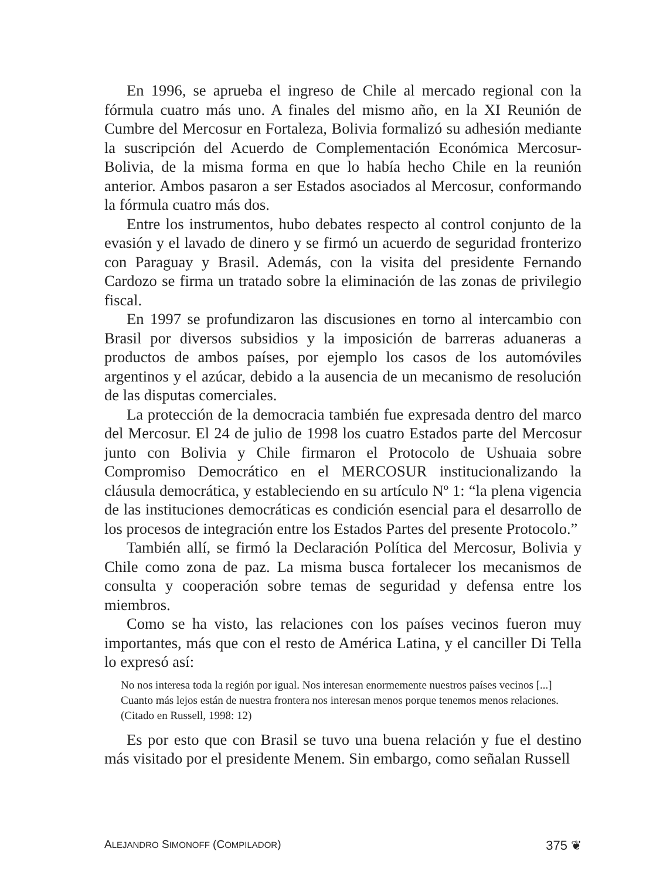En 1996, se aprueba el ingreso de Chile al mercado regional con la fórmula cuatro más uno. A finales del mismo año, en la XI Reunión de Cumbre del Mercosur en Fortaleza, Bolivia formalizó su adhesión mediante la suscripción del Acuerdo de Complementación Económica Mercosur-Bolivia, de la misma forma en que lo había hecho Chile en la reunión anterior. Ambos pasaron a ser Estados asociados al Mercosur, conformando la fórmula cuatro más dos.
Entre los instrumentos, hubo debates respecto al control conjunto de la evasión y el lavado de dinero y se firmó un acuerdo de seguridad fronterizo con Paraguay y Brasil. Además, con la visita del presidente Fernando Cardozo se firma un tratado sobre la eliminación de las zonas de privilegio fiscal.
En 1997 se profundizaron las discusiones en torno al intercambio con Brasil por diversos subsidios y la imposición de barreras aduaneras a productos de ambos países, por ejemplo los casos de los automóviles argentinos y el azúcar, debido a la ausencia de un mecanismo de resolución de las disputas comerciales.
La protección de la democracia también fue expresada dentro del marco del Mercosur. El 24 de julio de 1998 los cuatro Estados parte del Mercosur junto con Bolivia y Chile firmaron el Protocolo de Ushuaia sobre Compromiso Democrático en el MERCOSUR institucionalizando la cláusula democrática, y estableciendo en su artículo Nº 1: “la plena vigencia de las instituciones democráticas es condición esencial para el desarrollo de los procesos de integración entre los Estados Partes del presente Protocolo.”
También allí, se firmó la Declaración Política del Mercosur, Bolivia y Chile como zona de paz. La misma busca fortalecer los mecanismos de consulta y cooperación sobre temas de seguridad y defensa entre los miembros.
Como se ha visto, las relaciones con los países vecinos fueron muy importantes, más que con el resto de América Latina, y el canciller Di Tella lo expresó así:
No nos interesa toda la región por igual. Nos interesan enormemente nuestros países vecinos [...] Cuanto más lejos están de nuestra frontera nos interesan menos porque tenemos menos relaciones. (Citado en Russell, 1998: 12)
Es por esto que con Brasil se tuvo una buena relación y fue el destino más visitado por el presidente Menem. Sin embargo, como señalan Russell
ALEJANDRO SIMONOFF (COMPILADOR) 375 ❦